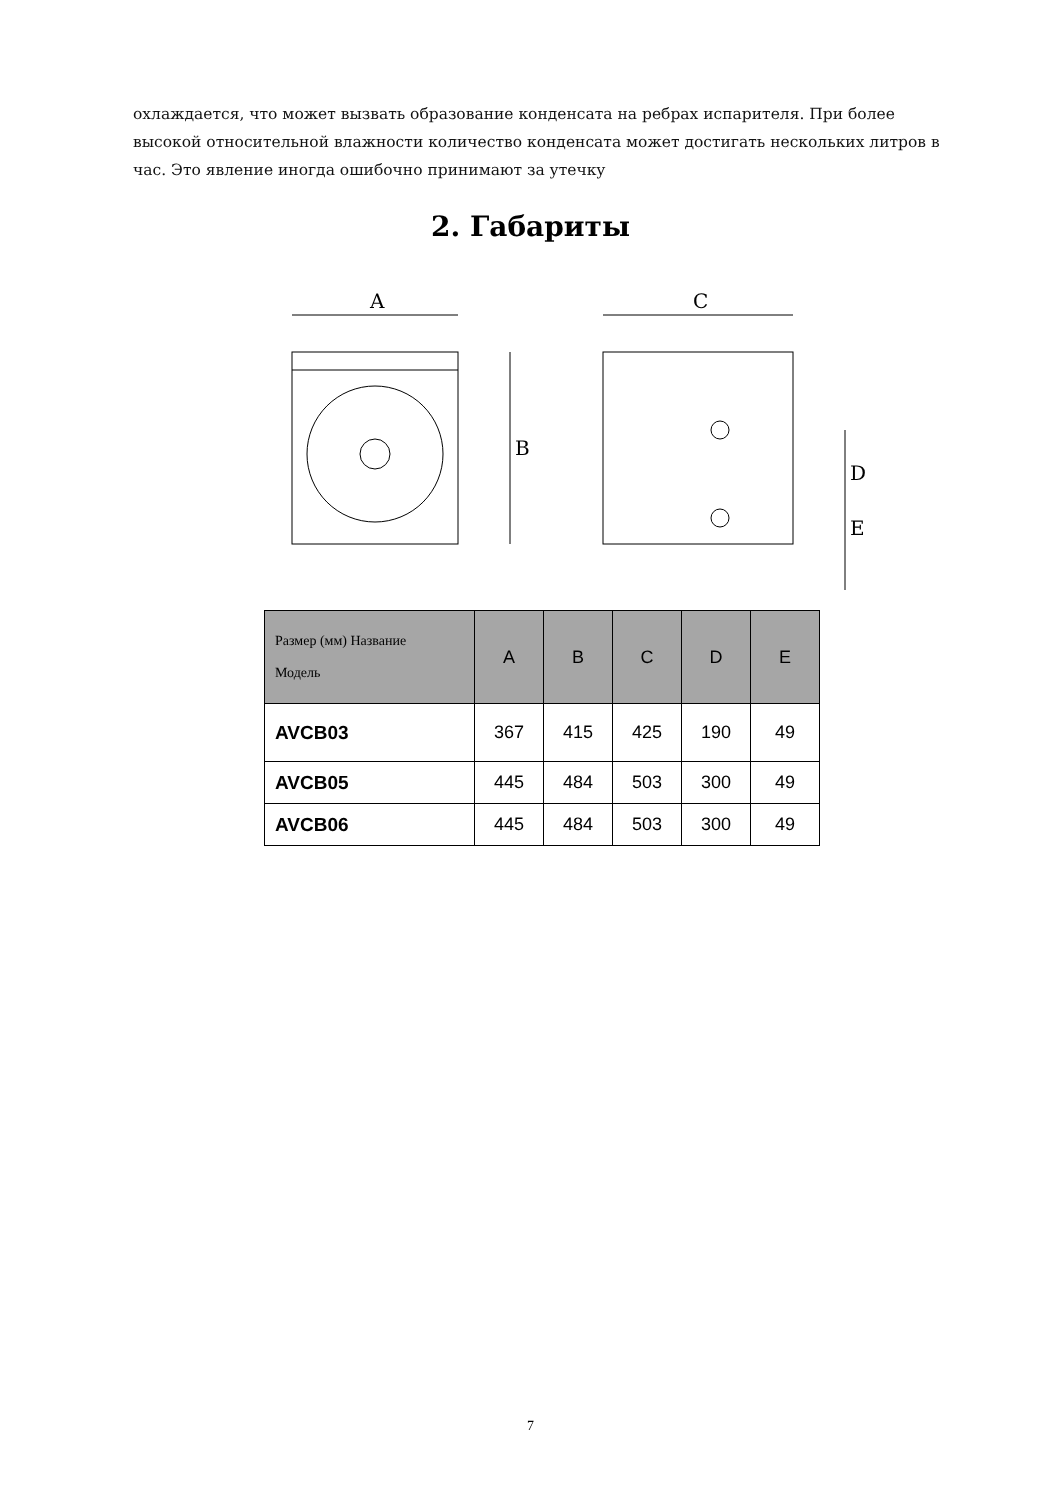охлаждается, что может вызвать образование конденсата на ребрах испарителя. При более высокой относительной влажности количество конденсата может достигать нескольких литров в час. Это явление иногда ошибочно принимают за утечку
2. Габариты
A
B
C
D
E
| Размер (мм) Название Модель | A | B | C | D | E |
| --- | --- | --- | --- | --- | --- |
| AVCB03 | 367 | 415 | 425 | 190 | 49 |
| AVCB05 | 445 | 484 | 503 | 300 | 49 |
| AVCB06 | 445 | 484 | 503 | 300 | 49 |
7